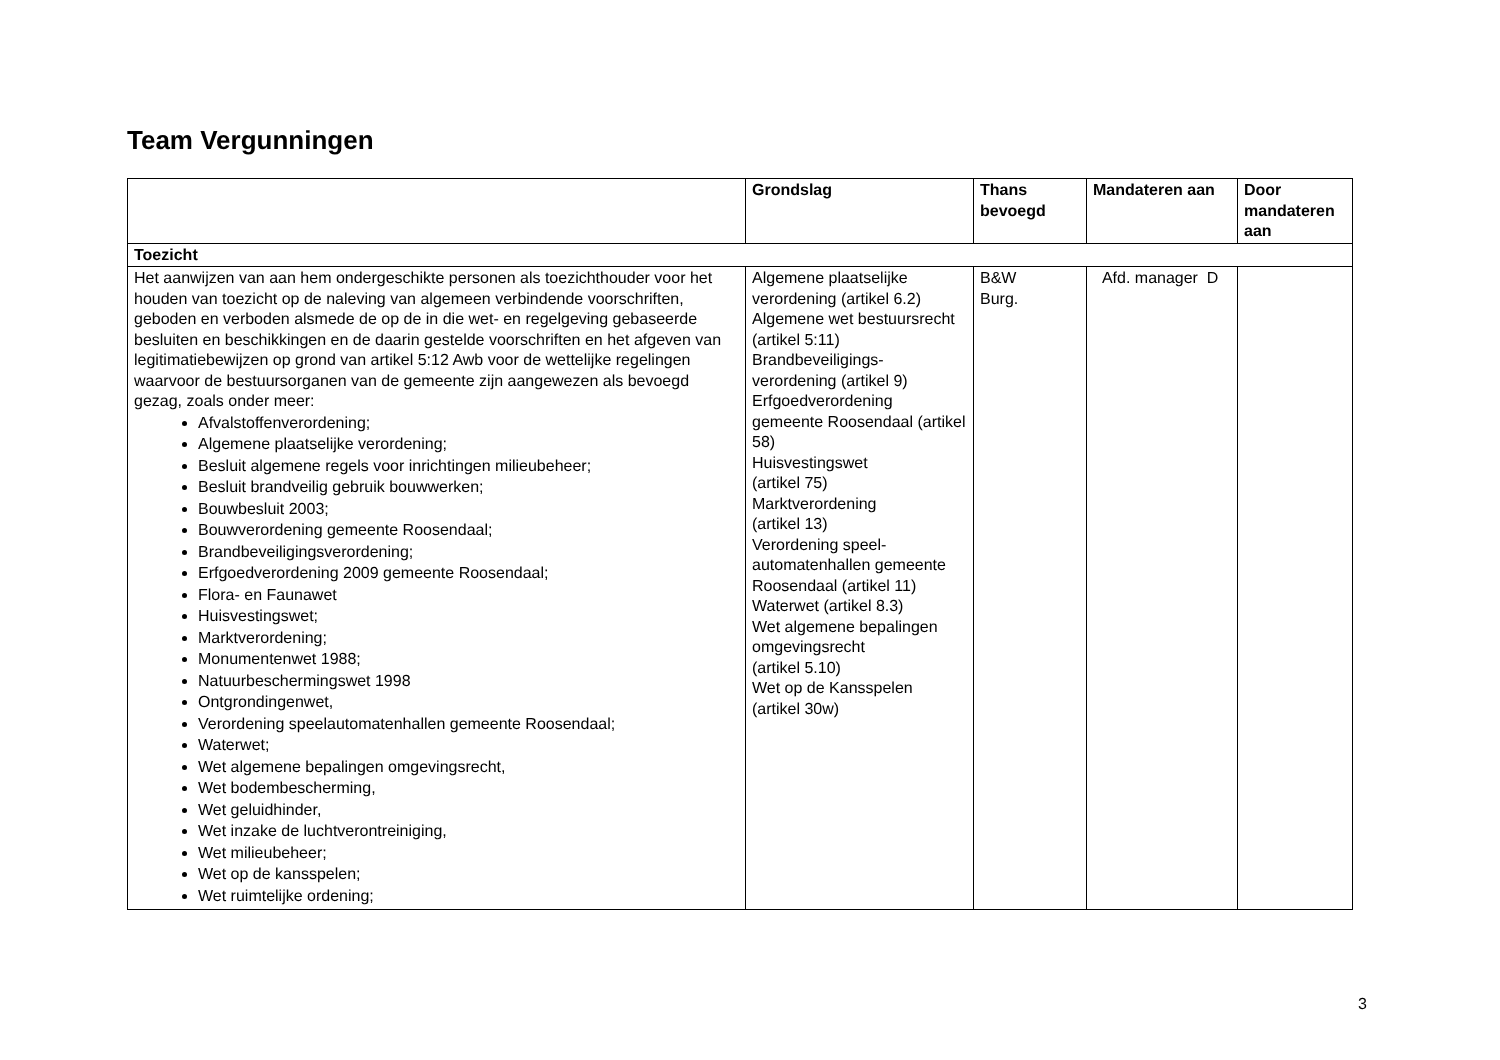Team Vergunningen
| | Grondslag | Thans bevoegd | Mandateren aan | Door mandateren aan |
| --- | --- | --- | --- | --- |
| Toezicht | | | | |
| Het aanwijzen van aan hem ondergeschikte personen als toezichthouder voor het houden van toezicht op de naleving van algemeen verbindende voorschriften, geboden en verboden alsmede de op de in die wet- en regelgeving gebaseerde besluiten en beschikkingen en de daarin gestelde voorschriften en het afgeven van legitimatiebewijzen op grond van artikel 5:12 Awb voor de wettelijke regelingen waarvoor de bestuursorganen van de gemeente zijn aangewezen als bevoegd gezag, zoals onder meer: Afvalstoffenverordening; Algemene plaatselijke verordening; Besluit algemene regels voor inrichtingen milieubeheer; Besluit brandveilig gebruik bouwwerken; Bouwbesluit 2003; Bouwverordening gemeente Roosendaal; Brandbeveiligingsverordening; Erfgoedverordening 2009 gemeente Roosendaal; Flora- en Faunawet Huisvestingswet; Marktverordening; Monumentenwet 1988; Natuurbeschermingswet 1998 Ontgrondingenwet, Verordening speelautomatenhallen gemeente Roosendaal; Waterwet; Wet algemene bepalingen omgevingsrecht, Wet bodembescherming, Wet geluidhinder, Wet inzake de luchtverontreiniging, Wet milieubeheer; Wet op de kansspelen; Wet ruimtelijke ordening; | Algemene plaatselijke verordening (artikel 6.2) Algemene wet bestuursrecht (artikel 5:11) Brandbeveiligings-verordening (artikel 9) Erfgoedverordening gemeente Roosendaal (artikel 58) Huisvestingswet (artikel 75) Marktverordening (artikel 13) Verordening speel-automatenhallen gemeente Roosendaal (artikel 11) Waterwet (artikel 8.3) Wet algemene bepalingen omgevingsrecht (artikel 5.10) Wet op de Kansspelen (artikel 30w) | B&W Burg. | Afd. manager D | |
3